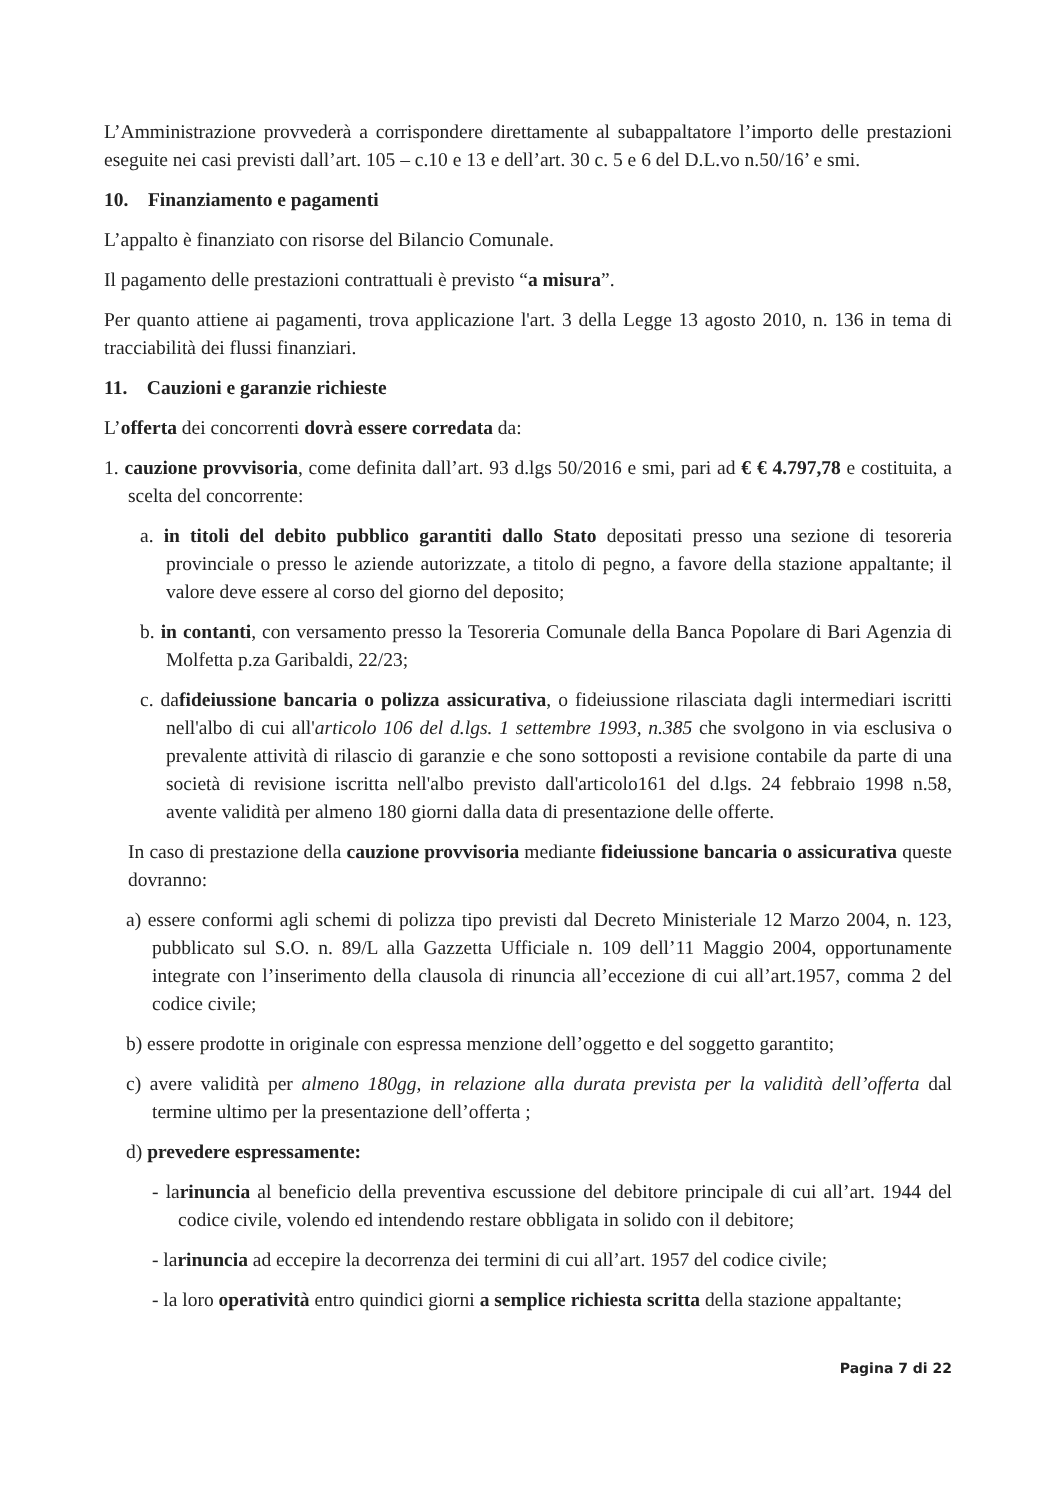L’Amministrazione provvederà a corrispondere direttamente al subappaltatore l’importo delle prestazioni eseguite nei casi previsti dall’art. 105 – c.10 e 13 e dell’art. 30 c. 5 e 6 del D.L.vo n.50/16’ e smi.
10. Finanziamento e pagamenti
L’appalto è finanziato con risorse del Bilancio Comunale.
Il pagamento delle prestazioni contrattuali è previsto “a misura”.
Per quanto attiene ai pagamenti, trova applicazione l'art. 3 della Legge 13 agosto 2010, n. 136 in tema di tracciabilità dei flussi finanziari.
11. Cauzioni e garanzie richieste
L’offerta dei concorrenti dovrà essere corredata da:
1. cauzione provvisoria, come definita dall’art. 93 d.lgs 50/2016 e smi, pari ad € € 4.797,78 e costituita, a scelta del concorrente:
a. in titoli del debito pubblico garantiti dallo Stato depositati presso una sezione di tesoreria provinciale o presso le aziende autorizzate, a titolo di pegno, a favore della stazione appaltante; il valore deve essere al corso del giorno del deposito;
b. in contanti, con versamento presso la Tesoreria Comunale della Banca Popolare di Bari Agenzia di Molfetta p.za Garibaldi, 22/23;
c. dafideiussione bancaria o polizza assicurativa, o fideiussione rilasciata dagli intermediari iscritti nell'albo di cui all'articolo 106 del d.lgs. 1 settembre 1993, n.385 che svolgono in via esclusiva o prevalente attività di rilascio di garanzie e che sono sottoposti a revisione contabile da parte di una società di revisione iscritta nell'albo previsto dall'articolo161 del d.lgs. 24 febbraio 1998 n.58, avente validità per almeno 180 giorni dalla data di presentazione delle offerte.
In caso di prestazione della cauzione provvisoria mediante fideiussione bancaria o assicurativa queste dovranno:
a) essere conformi agli schemi di polizza tipo previsti dal Decreto Ministeriale 12 Marzo 2004, n. 123, pubblicato sul S.O. n. 89/L alla Gazzetta Ufficiale n. 109 dell’11 Maggio 2004, opportunamente integrate con l’inserimento della clausola di rinuncia all’eccezione di cui all’art.1957, comma 2 del codice civile;
b) essere prodotte in originale con espressa menzione dell’oggetto e del soggetto garantito;
c) avere validità per almeno 180gg, in relazione alla durata prevista per la validità dell’offerta dal termine ultimo per la presentazione dell’offerta ;
d) prevedere espressamente:
- larinuncia al beneficio della preventiva escussione del debitore principale di cui all’art. 1944 del codice civile, volendo ed intendendo restare obbligata in solido con il debitore;
- larinuncia ad eccepire la decorrenza dei termini di cui all’art. 1957 del codice civile;
- la loro operatività entro quindici giorni a semplice richiesta scritta della stazione appaltante;
Pagina 7 di 22